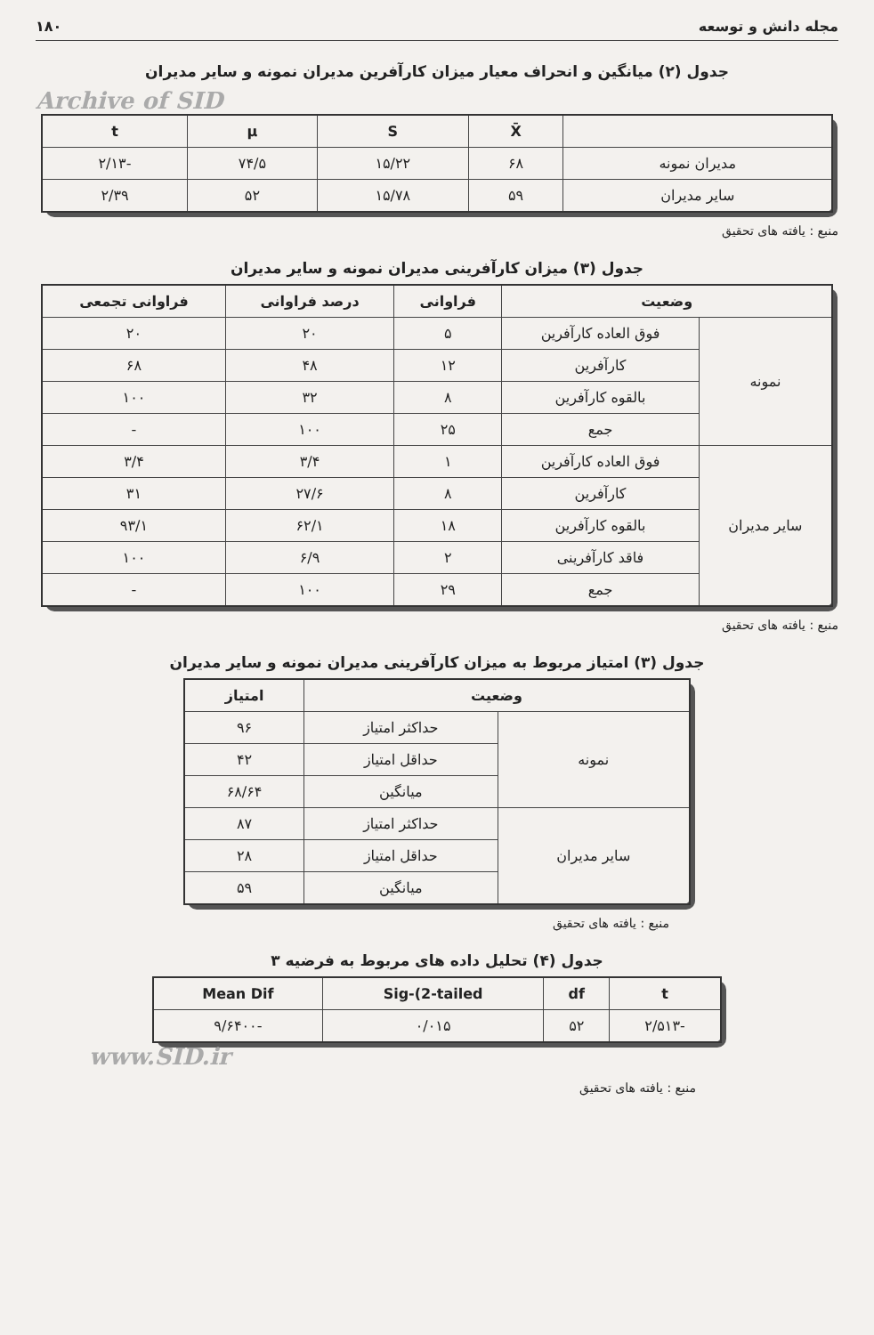مجله دانش و توسعه ۱۸۰
جدول (۲) میانگین و انحراف معیار میزان کارآفرین مدیران نمونه و سایر مدیران
Archive of SID
| | X̄ | S | μ | t |
| --- | --- | --- | --- | --- |
| مدیران نمونه | ۶۸ | ۱۵/۲۲ | ۷۴/۵ | -۲/۱۳ |
| سایر مدیران | ۵۹ | ۱۵/۷۸ | ۵۲ | ۲/۳۹ |
منبع : یافته های تحقیق
جدول (۳) میزان کارآفرینی مدیران نمونه و سایر مدیران
| وضعیت | | فراوانی | درصد فراوانی | فراوانی تجمعی |
| --- | --- | --- | --- | --- |
| نمونه | فوق العاده کارآفرین | ۵ | ۲۰ | ۲۰ |
| | کارآفرین | ۱۲ | ۴۸ | ۶۸ |
| | بالقوه کارآفرین | ۸ | ۳۲ | ۱۰۰ |
| | جمع | ۲۵ | ۱۰۰ | - |
| سایر مدیران | فوق العاده کارآفرین | ۱ | ۳/۴ | ۳/۴ |
| | کارآفرین | ۸ | ۲۷/۶ | ۳۱ |
| | بالقوه کارآفرین | ۱۸ | ۶۲/۱ | ۹۳/۱ |
| | فاقد کارآفرینی | ۲ | ۶/۹ | ۱۰۰ |
| | جمع | ۲۹ | ۱۰۰ | - |
منبع : یافته های تحقیق
جدول (۳) امتیاز مربوط به میزان کارآفرینی مدیران نمونه و سایر مدیران
| وضعیت | | امتیاز |
| --- | --- | --- |
| نمونه | حداکثر امتیاز | ۹۶ |
| | حداقل امتیاز | ۴۲ |
| | میانگین | ۶۸/۶۴ |
| سایر مدیران | حداکثر امتیاز | ۸۷ |
| | حداقل امتیاز | ۲۸ |
| | میانگین | ۵۹ |
منبع : یافته های تحقیق
جدول (۴) تحلیل داده های مربوط به فرضیه ۳
| t | df | Sig-(2-tailed | Mean Dif |
| --- | --- | --- | --- |
| -۲/۵۱۳ | ۵۲ | ۰/۰۱۵ | -۹/۶۴۰۰ |
www.SID.ir
منبع : یافته های تحقیق